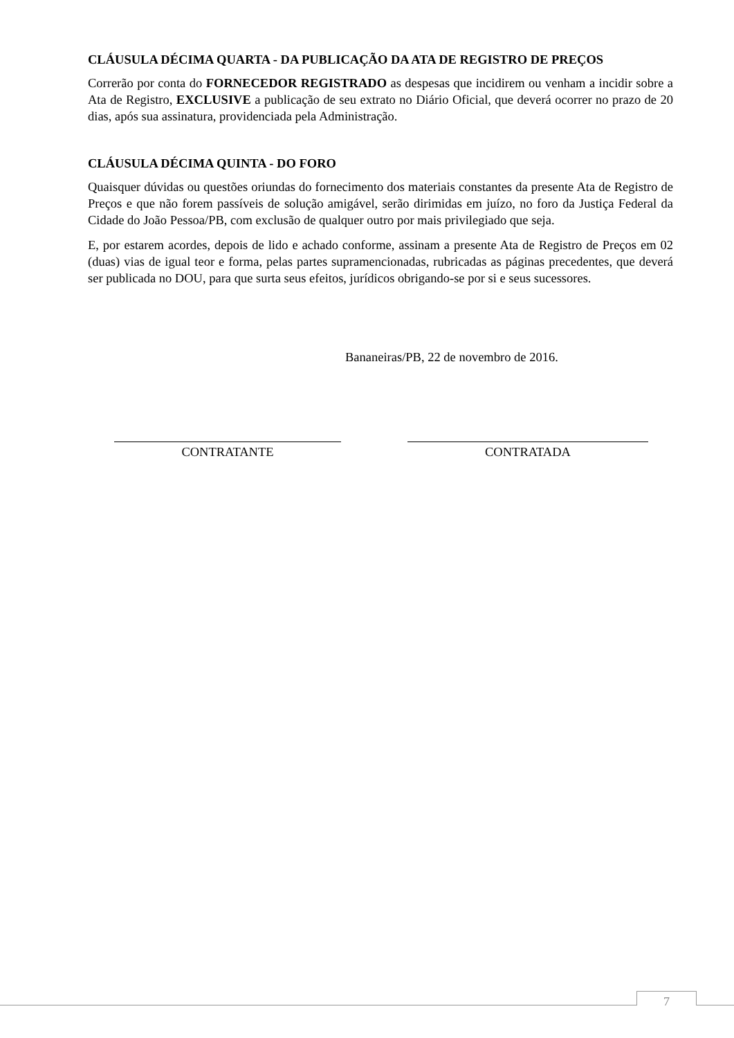CLÁUSULA DÉCIMA QUARTA - DA PUBLICAÇÃO DA ATA DE REGISTRO DE PREÇOS
Correrão por conta do FORNECEDOR REGISTRADO as despesas que incidirem ou venham a incidir sobre a Ata de Registro, EXCLUSIVE a publicação de seu extrato no Diário Oficial, que deverá ocorrer no prazo de 20 dias, após sua assinatura, providenciada pela Administração.
CLÁUSULA DÉCIMA QUINTA - DO FORO
Quaisquer dúvidas ou questões oriundas do fornecimento dos materiais constantes da presente Ata de Registro de Preços e que não forem passíveis de solução amigável, serão dirimidas em juízo, no foro da Justiça Federal da Cidade do João Pessoa/PB, com exclusão de qualquer outro por mais privilegiado que seja.
E, por estarem acordes, depois de lido e achado conforme, assinam a presente Ata de Registro de Preços em 02 (duas) vias de igual teor e forma, pelas partes supramencionadas, rubricadas as páginas precedentes, que deverá ser publicada no DOU, para que surta seus efeitos, jurídicos obrigando-se por si e seus sucessores.
Bananeiras/PB, 22 de novembro de 2016.
CONTRATANTE CONTRATADA
7